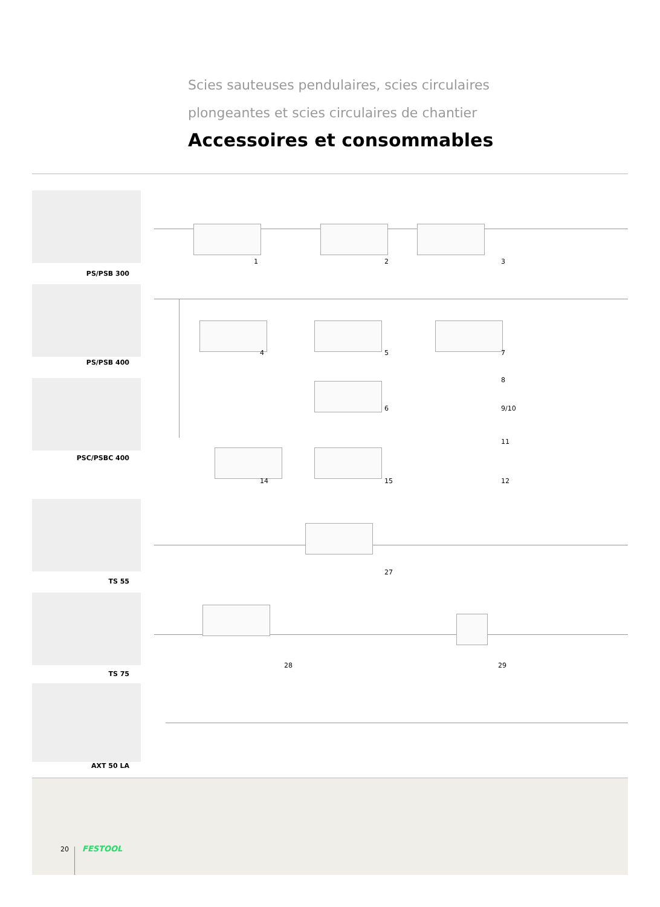Scies sauteuses pendulaires, scies circulaires
plongeantes et scies circulaires de chantier
Accessoires et consommables
PS/PSB 300
PS/PSB 400
PSC/PSBC 400
TS 55
TS 75
AXT 50 LA
1 2 3
4 5 7
8
6 9/10
11
14 15 12
27
28 29
20 FESTOOL